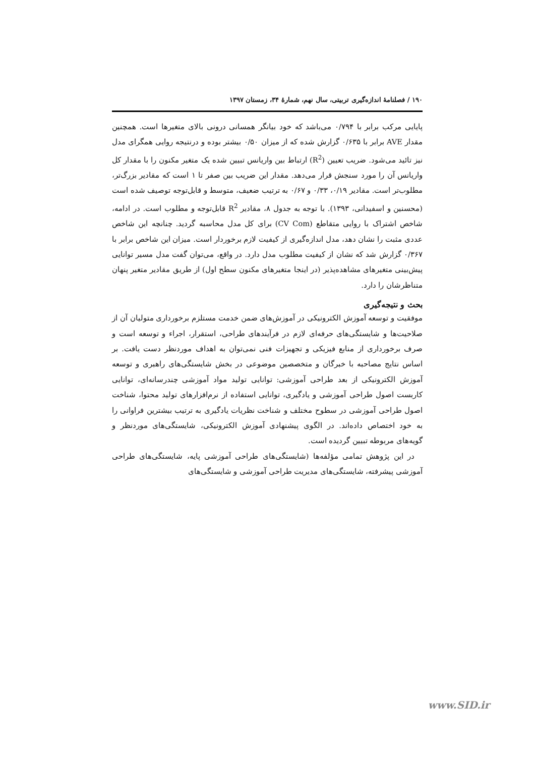۱۹۰ / فصلنامهٔ اندازه‌گیری تربیتی، سال نهم، شمارهٔ ۳۴، زمستان ۱۳۹۷
پایایی مرکب برابر با ۰/۷۹۴ می‌باشد که خود بیانگر همسانی درونی بالای متغیرها است. همچنین مقدار AVE برابر با ۰/۶۳۵ گزارش شده که از میزان ۰/۵۰ بیشتر بوده و درنتیجه روایی همگرای مدل نیز تائید می‌شود. ضریب تعیین (R<sup>2</sup>) ارتباط بین واریانس تبیین شده یک متغیر مکنون را با مقدار کل واریانس آن را مورد سنجش قرار می‌دهد. مقدار این ضریب بین صفر تا ۱ است که مقادیر بزرگ‌تر، مطلوب‌تر است. مقادیر ۰/۱۹، ۰/۳۳ و ۰/۶۷ به ترتیب ضعیف، متوسط و قابل‌توجه توصیف شده است (محسنین و اسفیدانی، ۱۳۹۳). با توجه به جدول ۸، مقادیر R<sup>2</sup> قابل‌توجه و مطلوب است. در ادامه، شاخص اشتراک با روایی متقاطع (CV Com) برای کل مدل محاسبه گردید. چنانچه این شاخص عددی مثبت را نشان دهد، مدل اندازه‌گیری از کیفیت لازم برخوردار است. میزان این شاخص برابر با ۰/۳۶۷ گزارش شد که نشان از کیفیت مطلوب مدل دارد. در واقع، می‌توان گفت مدل مسیر توانایی پیش‌بینی متغیرهای مشاهده‌پذیر (در اینجا متغیرهای مکنون سطح اول) از طریق مقادیر متغیر پنهان متناظرشان را دارد.
بحث و نتیجه‌گیری
موفقیت و توسعه آموزش الکترونیکی در آموزش‌های ضمن خدمت مستلزم برخورداری متولیان آن از صلاحیت‌ها و شایستگی‌های حرفه‌ای لازم در فرآیندهای طراحی، استقرار، اجراء و توسعه است و صرف برخورداری از منابع فیزیکی و تجهیزات فنی نمی‌توان به اهداف موردنظر دست یافت. بر اساس نتایج مصاحبه با خبرگان و متخصصین موضوعی در بخش شایستگی‌های راهبری و توسعه آموزش الکترونیکی از بعد طراحی آموزشی: توانایی تولید مواد آموزشی چندرسانه‌ای، توانایی کاربست اصول طراحی آموزشی و یادگیری، توانایی استفاده از نرم‌افزارهای تولید محتوا، شناخت اصول طراحی آموزشی در سطوح مختلف و شناخت نظریات یادگیری به ترتیب بیشترین فراوانی را به خود اختصاص داده‌اند. در الگوی پیشنهادی آموزش الکترونیکی، شایستگی‌های موردنظر و گویه‌های مربوطه تبیین گردیده است.
در این پژوهش تمامی مؤلفه‌ها (شایستگی‌های طراحی آموزشی پایه، شایستگی‌های طراحی آموزشی پیشرفته، شایستگی‌های مدیریت طراحی آموزشی و شایستگی‌های
www.SID.ir